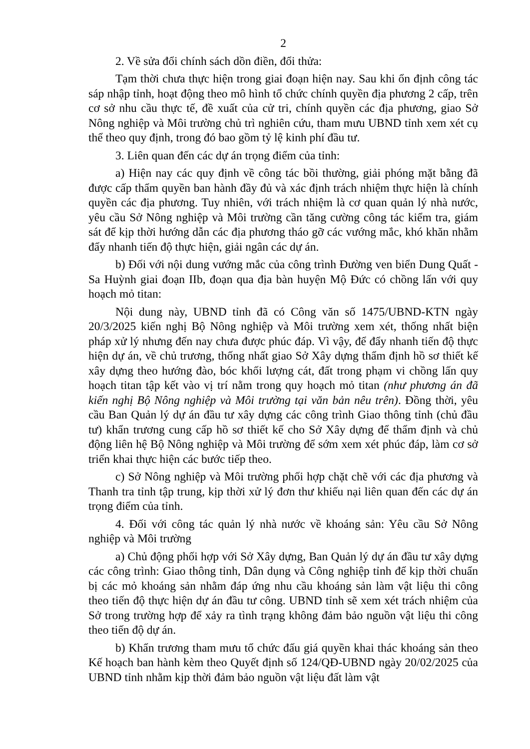2
2. Về sửa đổi chính sách dồn điền, đổi thửa:
Tạm thời chưa thực hiện trong giai đoạn hiện nay. Sau khi ổn định công tác sáp nhập tỉnh, hoạt động theo mô hình tổ chức chính quyền địa phương 2 cấp, trên cơ sở nhu cầu thực tế, đề xuất của cử tri, chính quyền các địa phương, giao Sở Nông nghiệp và Môi trường chủ trì nghiên cứu, tham mưu UBND tỉnh xem xét cụ thể theo quy định, trong đó bao gồm tỷ lệ kinh phí đầu tư.
3. Liên quan đến các dự án trọng điểm của tỉnh:
a) Hiện nay các quy định về công tác bồi thường, giải phóng mặt bằng đã được cấp thẩm quyền ban hành đầy đủ và xác định trách nhiệm thực hiện là chính quyền các địa phương. Tuy nhiên, với trách nhiệm là cơ quan quản lý nhà nước, yêu cầu Sở Nông nghiệp và Môi trường cần tăng cường công tác kiểm tra, giám sát để kịp thời hướng dẫn các địa phương tháo gỡ các vướng mắc, khó khăn nhằm đẩy nhanh tiến độ thực hiện, giải ngân các dự án.
b) Đối với nội dung vướng mắc của công trình Đường ven biển Dung Quất - Sa Huỳnh giai đoạn IIb, đoạn qua địa bàn huyện Mộ Đức có chồng lấn với quy hoạch mỏ titan:
Nội dung này, UBND tỉnh đã có Công văn số 1475/UBND-KTN ngày 20/3/2025 kiến nghị Bộ Nông nghiệp và Môi trường xem xét, thống nhất biện pháp xử lý nhưng đến nay chưa được phúc đáp. Vì vậy, để đẩy nhanh tiến độ thực hiện dự án, về chủ trương, thống nhất giao Sở Xây dựng thẩm định hồ sơ thiết kế xây dựng theo hướng đào, bóc khối lượng cát, đất trong phạm vi chồng lấn quy hoạch titan tập kết vào vị trí nằm trong quy hoạch mỏ titan (như phương án đã kiến nghị Bộ Nông nghiệp và Môi trường tại văn bản nêu trên). Đồng thời, yêu cầu Ban Quản lý dự án đầu tư xây dựng các công trình Giao thông tỉnh (chủ đầu tư) khẩn trương cung cấp hồ sơ thiết kế cho Sở Xây dựng để thẩm định và chủ động liên hệ Bộ Nông nghiệp và Môi trường để sớm xem xét phúc đáp, làm cơ sở triển khai thực hiện các bước tiếp theo.
c) Sở Nông nghiệp và Môi trường phối hợp chặt chẽ với các địa phương và Thanh tra tỉnh tập trung, kịp thời xử lý đơn thư khiếu nại liên quan đến các dự án trọng điểm của tỉnh.
4. Đối với công tác quản lý nhà nước về khoáng sản: Yêu cầu Sở Nông nghiệp và Môi trường
a) Chủ động phối hợp với Sở Xây dựng, Ban Quản lý dự án đầu tư xây dựng các công trình: Giao thông tỉnh, Dân dụng và Công nghiệp tỉnh để kịp thời chuẩn bị các mỏ khoáng sản nhằm đáp ứng nhu cầu khoáng sản làm vật liệu thi công theo tiến độ thực hiện dự án đầu tư công. UBND tỉnh sẽ xem xét trách nhiệm của Sở trong trường hợp để xảy ra tình trạng không đảm bảo nguồn vật liệu thi công theo tiến độ dự án.
b) Khẩn trương tham mưu tổ chức đấu giá quyền khai thác khoáng sản theo Kế hoạch ban hành kèm theo Quyết định số 124/QĐ-UBND ngày 20/02/2025 của UBND tỉnh nhằm kịp thời đảm bảo nguồn vật liệu đất làm vật